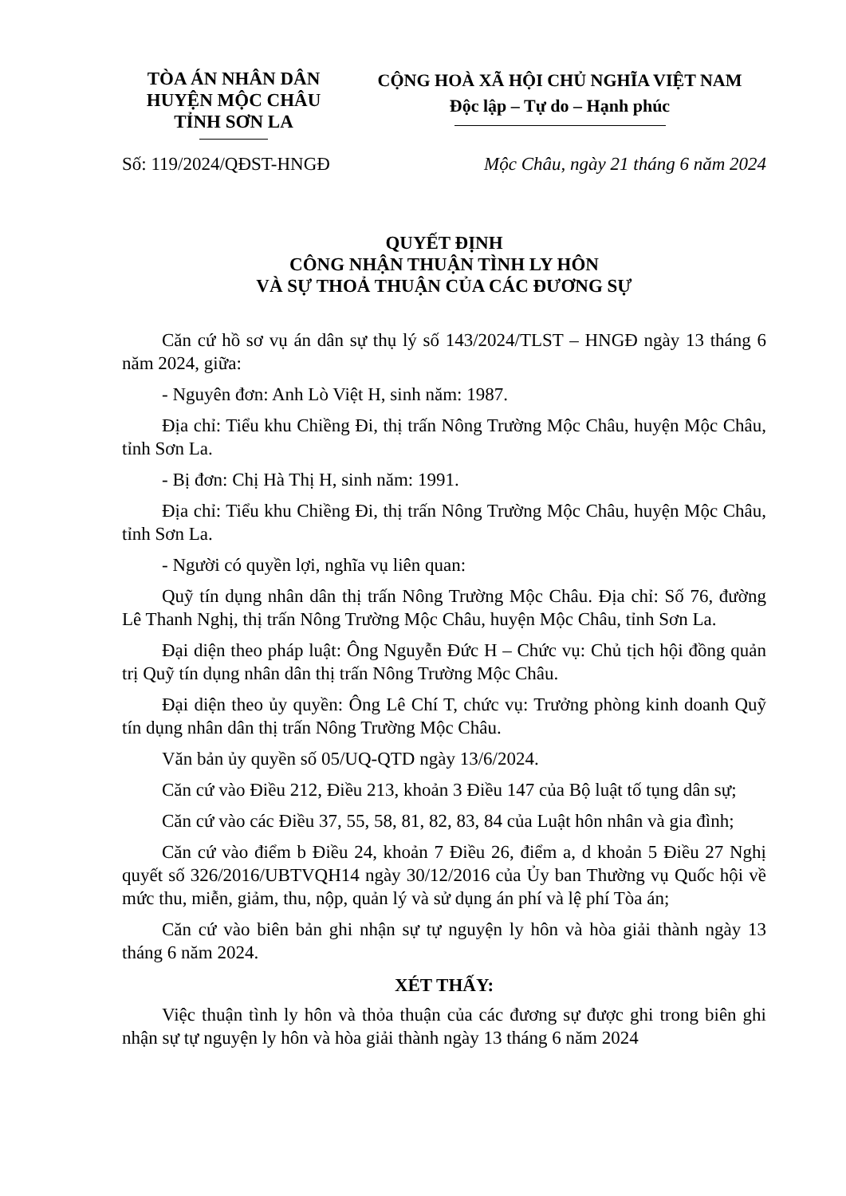TÒA ÁN NHÂN DÂN
HUYỆN MỘC CHÂU
TỈNH SƠN LA
CỘNG HOÀ XÃ HỘI CHỦ NGHĨA VIỆT NAM
Độc lập – Tự do – Hạnh phúc
Số: 119/2024/QĐST-HNGĐ Mộc Châu, ngày 21 tháng 6 năm 2024
QUYẾT ĐỊNH
CÔNG NHẬN THUẬN TÌNH LY HÔN
VÀ SỰ THOẢ THUẬN CỦA CÁC ĐƯƠNG SỰ
Căn cứ hồ sơ vụ án dân sự thụ lý số 143/2024/TLST – HNGĐ ngày 13 tháng 6 năm 2024, giữa:
- Nguyên đơn: Anh Lò Việt H, sinh năm: 1987.
Địa chỉ: Tiểu khu Chiềng Đi, thị trấn Nông Trường Mộc Châu, huyện Mộc Châu, tỉnh Sơn La.
- Bị đơn: Chị Hà Thị H, sinh năm: 1991.
Địa chỉ: Tiểu khu Chiềng Đi, thị trấn Nông Trường Mộc Châu, huyện Mộc Châu, tỉnh Sơn La.
- Người có quyền lợi, nghĩa vụ liên quan:
Quỹ tín dụng nhân dân thị trấn Nông Trường Mộc Châu. Địa chỉ: Số 76, đường Lê Thanh Nghị, thị trấn Nông Trường Mộc Châu, huyện Mộc Châu, tỉnh Sơn La.
Đại diện theo pháp luật: Ông Nguyễn Đức H – Chức vụ: Chủ tịch hội đồng quản trị Quỹ tín dụng nhân dân thị trấn Nông Trường Mộc Châu.
Đại diện theo ủy quyền: Ông Lê Chí T, chức vụ: Trưởng phòng kinh doanh Quỹ tín dụng nhân dân thị trấn Nông Trường Mộc Châu.
Văn bản ủy quyền số 05/UQ-QTD ngày 13/6/2024.
Căn cứ vào Điều 212, Điều 213, khoản 3 Điều 147 của Bộ luật tố tụng dân sự;
Căn cứ vào các Điều 37, 55, 58, 81, 82, 83, 84 của Luật hôn nhân và gia đình;
Căn cứ vào điểm b Điều 24, khoản 7 Điều 26, điểm a, d khoản 5 Điều 27 Nghị quyết số 326/2016/UBTVQH14 ngày 30/12/2016 của Ủy ban Thường vụ Quốc hội về mức thu, miễn, giảm, thu, nộp, quản lý và sử dụng án phí và lệ phí Tòa án;
Căn cứ vào biên bản ghi nhận sự tự nguyện ly hôn và hòa giải thành ngày 13 tháng 6 năm 2024.
XÉT THẤY:
Việc thuận tình ly hôn và thỏa thuận của các đương sự được ghi trong biên ghi nhận sự tự nguyện ly hôn và hòa giải thành ngày 13 tháng 6 năm 2024